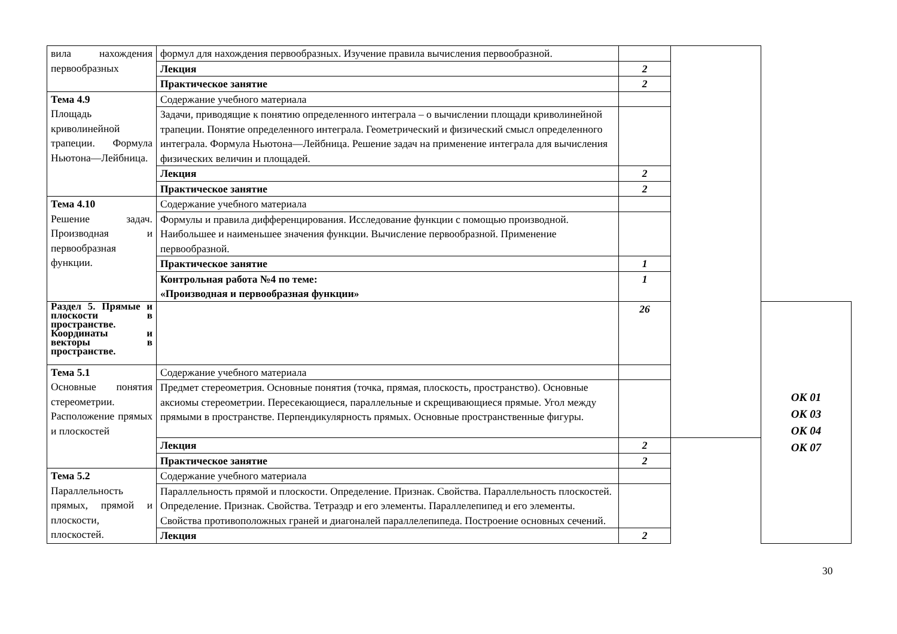| вила нахождения первообразных | формул для нахождения первообразных. Изучение правила вычисления первообразной. | | | |
| | Лекция | 2 | | |
| | Практическое занятие | 2 | | |
| Тема 4.9 Площадь криволинейной трапеции. Формула Ньютона—Лейбница. | Содержание учебного материала | | | |
| | Задачи, приводящие к понятию определенного интеграла – о вычислении площади криволинейной трапеции. Понятие определенного интеграла. Геометрический и физический смысл определенного интеграла. Формула Ньютона—Лейбница. Решение задач на применение интеграла для вычисления физических величин и площадей. | | | |
| | Лекция | 2 | | |
| | Практическое занятие | 2 | | |
| Тема 4.10 Решение задач. Производная и первообразная функции. | Содержание учебного материала | | | |
| | Формулы и правила дифференцирования. Исследование функции с помощью производной. Наибольшее и наименьшее значения функции. Вычисление первообразной. Применение первообразной. | | | |
| | Практическое занятие | 1 | | |
| | Контрольная работа №4 по теме: «Производная и первообразная функции» | 1 | | |
| Раздел 5. Прямые и плоскости в пространстве. Координаты и векторы в пространстве. | | 26 | | ОК 01 ОК 03 ОК 04 ОК 07 |
| Тема 5.1 Основные понятия стереометрии. Расположение прямых и плоскостей | Содержание учебного материала | | | |
| | Предмет стереометрия. Основные понятия (точка, прямая, плоскость, пространство). Основные аксиомы стереометрии. Пересекающиеся, параллельные и скрещивающиеся прямые. Угол между прямыми в пространстве. Перпендикулярность прямых. Основные пространственные фигуры. | | | |
| | Лекция | 2 | | |
| | Практическое занятие | 2 | | |
| Тема 5.2 Параллельность прямых, прямой и плоскости, плоскостей. | Содержание учебного материала | | | |
| | Параллельность прямой и плоскости. Определение. Признак. Свойства. Параллельность плоскостей. Определение. Признак. Свойства. Тетраэдр и его элементы. Параллелепипед и его элементы. Свойства противоположных граней и диагоналей параллелепипеда. Построение основных сечений. | | | |
| | Лекция | 2 | | |
30